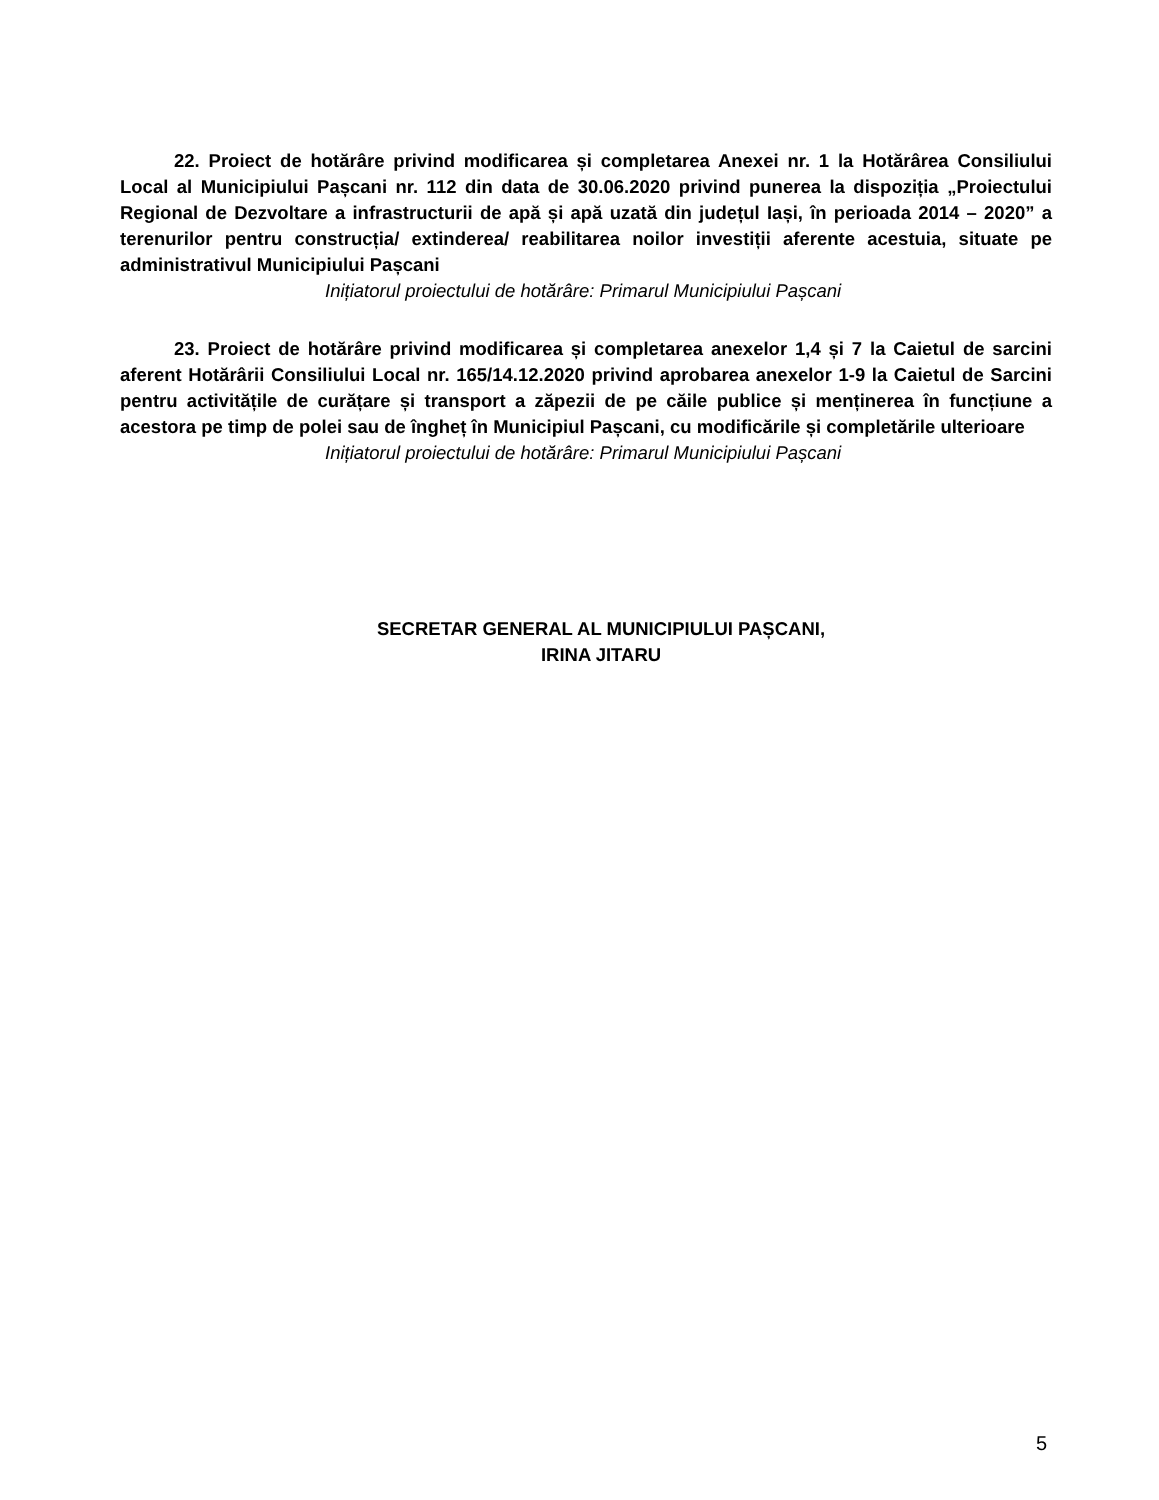22. Proiect de hotărâre privind modificarea și completarea Anexei nr. 1 la Hotărârea Consiliului Local al Municipiului Pașcani nr. 112 din data de 30.06.2020 privind punerea la dispoziția „Proiectului Regional de Dezvoltare a infrastructurii de apă și apă uzată din județul Iași, în perioada 2014 – 2020” a terenurilor pentru construcția/ extinderea/ reabilitarea noilor investiții aferente acestuia, situate pe administrativul Municipiului Pașcani
Inițiatorul proiectului de hotărâre: Primarul Municipiului Pașcani
23. Proiect de hotărâre privind modificarea și completarea anexelor 1,4 și 7 la Caietul de sarcini aferent Hotărârii Consiliului Local nr. 165/14.12.2020 privind aprobarea anexelor 1-9 la Caietul de Sarcini pentru activitățile de curățare și transport a zăpezii de pe căile publice și menținerea în funcțiune a acestora pe timp de polei sau de îngheț în Municipiul Pașcani, cu modificările și completările ulterioare
Inițiatorul proiectului de hotărâre: Primarul Municipiului Pașcani
SECRETAR GENERAL AL MUNICIPIULUI PAȘCANI,
IRINA JITARU
5